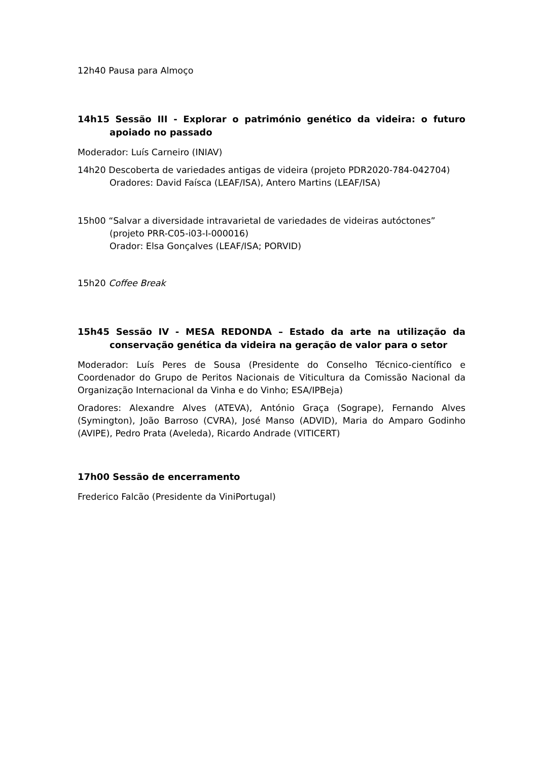12h40 Pausa para Almoço
14h15 Sessão III - Explorar o património genético da videira: o futuro apoiado no passado
Moderador: Luís Carneiro (INIAV)
14h20 Descoberta de variedades antigas de videira (projeto PDR2020-784-042704)
Oradores: David Faísca (LEAF/ISA), Antero Martins (LEAF/ISA)
15h00 “Salvar a diversidade intravarietal de variedades de videiras autóctones”
(projeto PRR-C05-i03-I-000016)
Orador: Elsa Gonçalves (LEAF/ISA; PORVID)
15h20 Coffee Break
15h45 Sessão IV - MESA REDONDA – Estado da arte na utilização da conservação genética da videira na geração de valor para o setor
Moderador: Luís Peres de Sousa (Presidente do Conselho Técnico-científico e Coordenador do Grupo de Peritos Nacionais de Viticultura da Comissão Nacional da Organização Internacional da Vinha e do Vinho; ESA/IPBeja)
Oradores: Alexandre Alves (ATEVA), António Graça (Sogrape), Fernando Alves (Symington), João Barroso (CVRA), José Manso (ADVID), Maria do Amparo Godinho (AVIPE), Pedro Prata (Aveleda), Ricardo Andrade (VITICERT)
17h00 Sessão de encerramento
Frederico Falcão (Presidente da ViniPortugal)